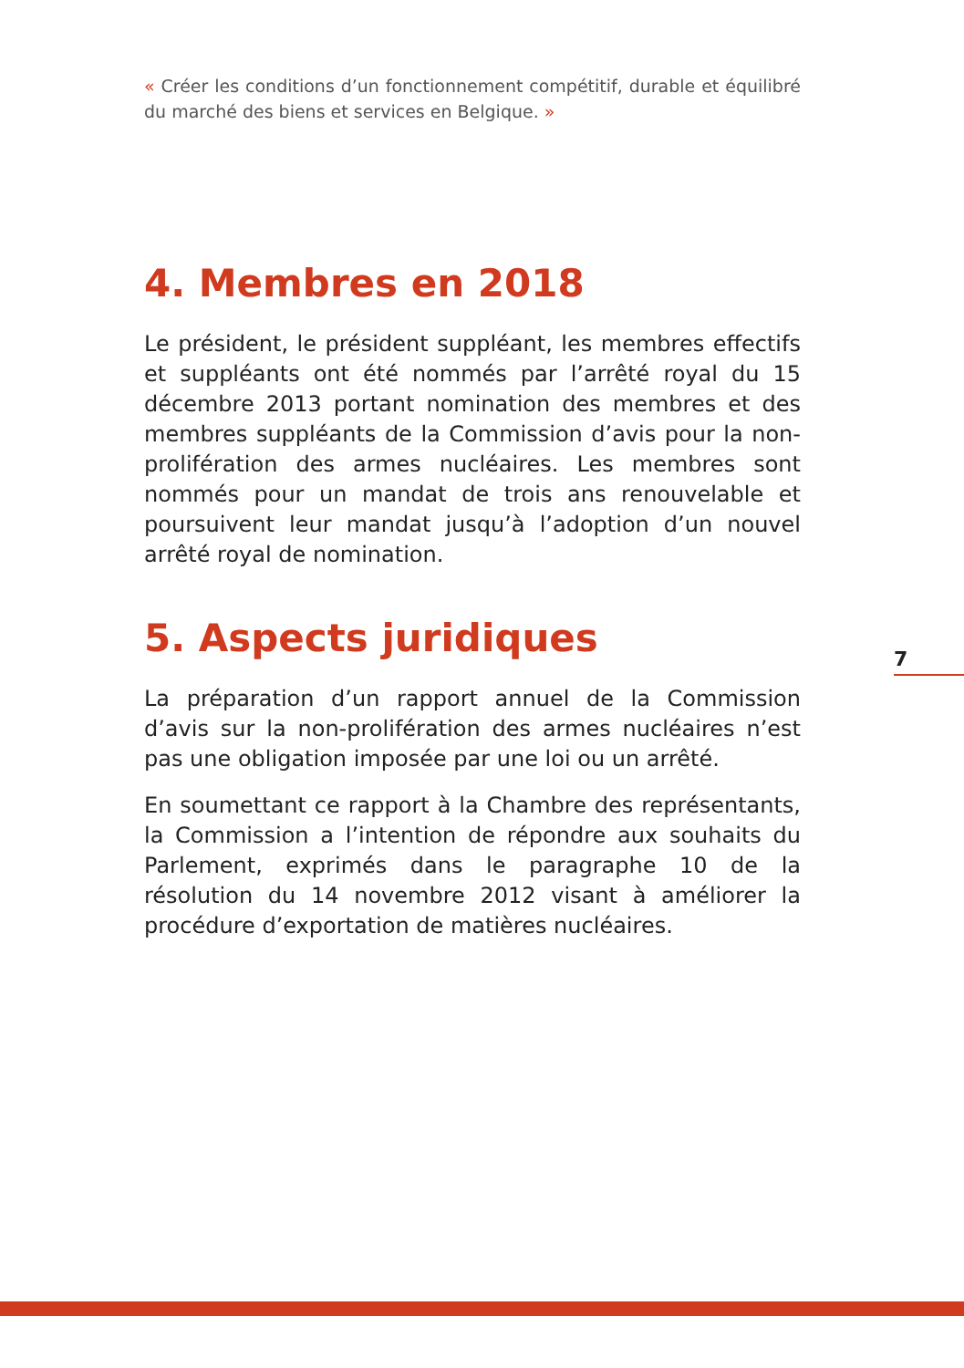« Créer les conditions d’un fonctionnement compétitif, durable et équilibré du marché des biens et services en Belgique. »
4. Membres en 2018
Le président, le président suppléant, les membres effectifs et suppléants ont été nommés par l’arrêté royal du 15 décembre 2013 portant nomination des membres et des membres suppléants de la Commission d’avis pour la non-prolifération des armes nucléaires. Les membres sont nommés pour un mandat de trois ans renouvelable et poursuivent leur mandat jusqu’à l’adoption d’un nouvel arrêté royal de nomination.
5. Aspects juridiques
La préparation d’un rapport annuel de la Commission d’avis sur la non-prolifération des armes nucléaires n’est pas une obligation imposée par une loi ou un arrêté.
En soumettant ce rapport à la Chambre des représentants, la Commission a l’intention de répondre aux souhaits du Parlement, exprimés dans le paragraphe 10 de la résolution du 14 novembre 2012 visant à améliorer la procédure d’exportation de matières nucléaires.
7